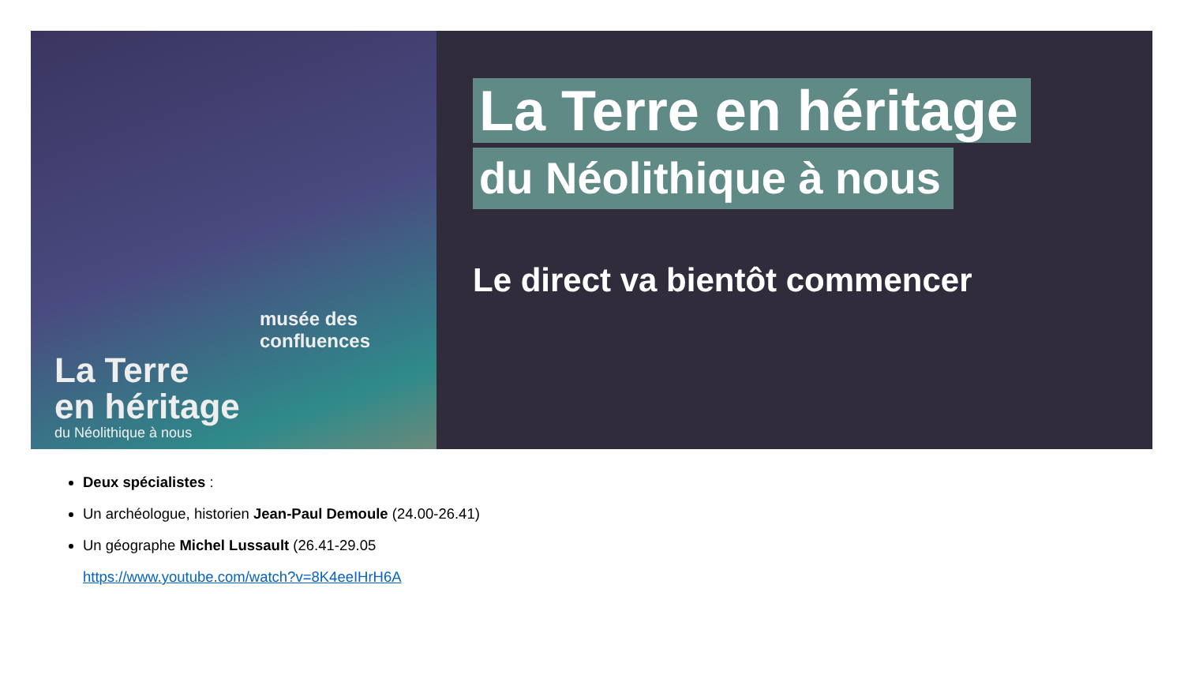musée des
confluences
La Terre
en héritage
du Néolithique à nous
La Terre en héritage
du Néolithique à nous
Le direct va bientôt commencer
Deux spécialistes :
Un archéologue, historien Jean-Paul Demoule (24.00-26.41)
Un géographe Michel Lussault (26.41-29.05
https://www.youtube.com/watch?v=8K4eeIHrH6A